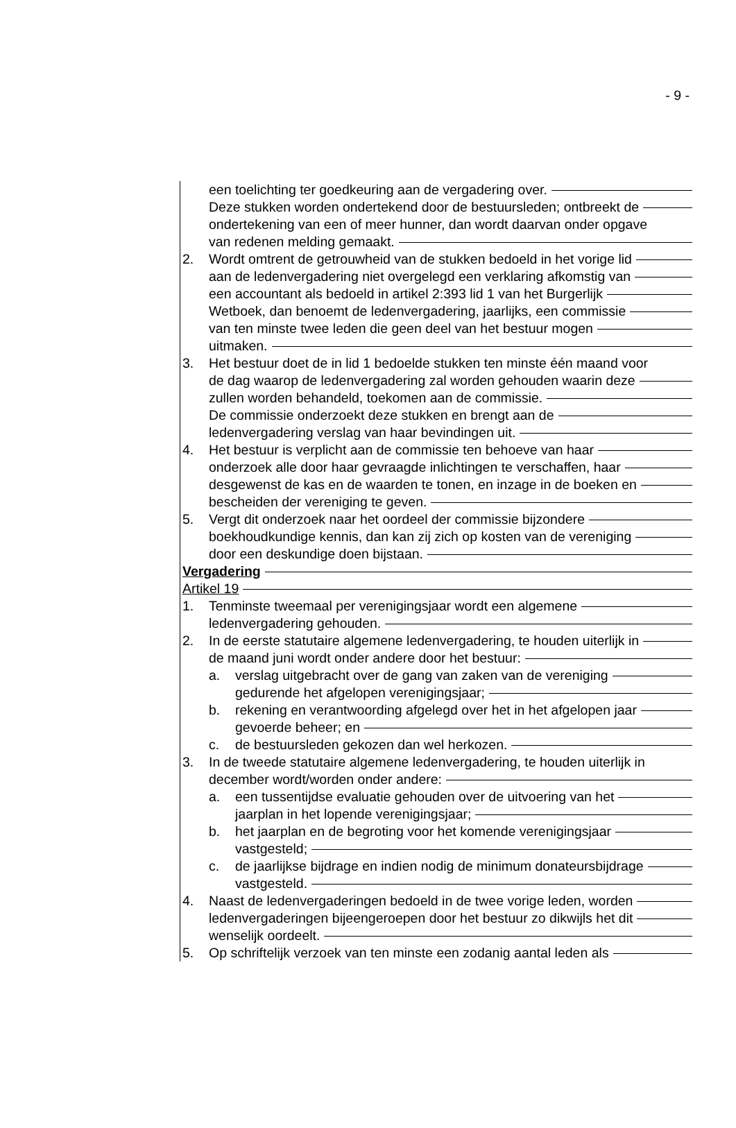- 9 -
een toelichting ter goedkeuring aan de vergadering over.
Deze stukken worden ondertekend door de bestuursleden; ontbreekt de
ondertekening van een of meer hunner, dan wordt daarvan onder opgave
van redenen melding gemaakt.
2. Wordt omtrent de getrouwheid van de stukken bedoeld in het vorige lid
aan de ledenvergadering niet overgelegd een verklaring afkomstig van
een accountant als bedoeld in artikel 2:393 lid 1 van het Burgerlijk
Wetboek, dan benoemt de ledenvergadering, jaarlijks, een commissie
van ten minste twee leden die geen deel van het bestuur mogen
uitmaken.
3. Het bestuur doet de in lid 1 bedoelde stukken ten minste één maand voor
de dag waarop de ledenvergadering zal worden gehouden waarin deze
zullen worden behandeld, toekomen aan de commissie.
De commissie onderzoekt deze stukken en brengt aan de
ledenvergadering verslag van haar bevindingen uit.
4. Het bestuur is verplicht aan de commissie ten behoeve van haar
onderzoek alle door haar gevraagde inlichtingen te verschaffen, haar
desgewenst de kas en de waarden te tonen, en inzage in de boeken en
bescheiden der vereniging te geven.
5. Vergt dit onderzoek naar het oordeel der commissie bijzondere
boekhoudkundige kennis, dan kan zij zich op kosten van de vereniging
door een deskundige doen bijstaan.
Vergadering
Artikel 19
1. Tenminste tweemaal per verenigingsjaar wordt een algemene
ledenvergadering gehouden.
2. In de eerste statutaire algemene ledenvergadering, te houden uiterlijk in
de maand juni wordt onder andere door het bestuur:
a. verslag uitgebracht over de gang van zaken van de vereniging
gedurende het afgelopen verenigingsjaar;
b. rekening en verantwoording afgelegd over het in het afgelopen jaar
gevoerde beheer; en
c. de bestuursleden gekozen dan wel herkozen.
3. In de tweede statutaire algemene ledenvergadering, te houden uiterlijk in
december wordt/worden onder andere:
a. een tussentijdse evaluatie gehouden over de uitvoering van het
jaarplan in het lopende verenigingsjaar;
b. het jaarplan en de begroting voor het komende verenigingsjaar
vastgesteld;
c. de jaarlijkse bijdrage en indien nodig de minimum donateursbijdrage
vastgesteld.
4. Naast de ledenvergaderingen bedoeld in de twee vorige leden, worden
ledenvergaderingen bijeengeroepen door het bestuur zo dikwijls het dit
wenselijk oordeelt.
5. Op schriftelijk verzoek van ten minste een zodanig aantal leden als